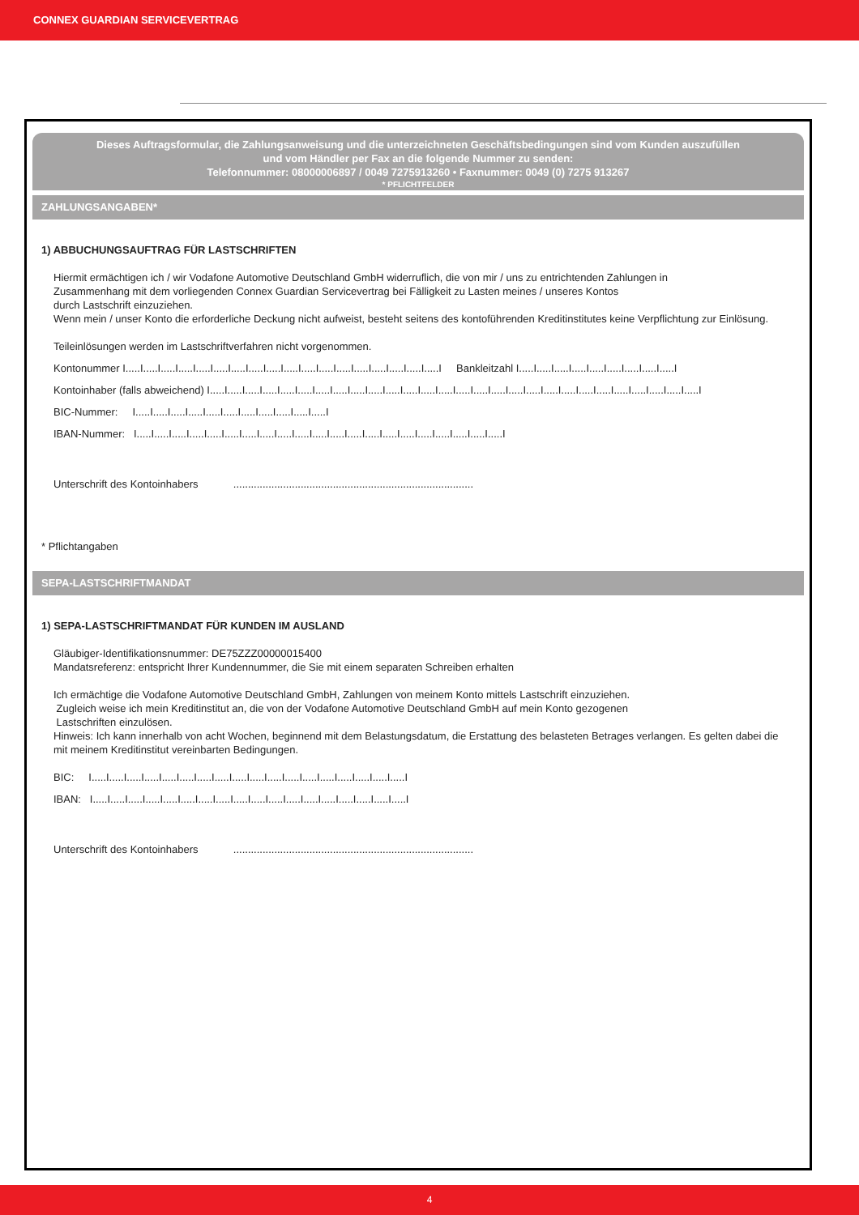CONNEX GUARDIAN SERVICEVERTRAG
Dieses Auftragsformular, die Zahlungsanweisung und die unterzeichneten Geschäftsbedingungen sind vom Kunden auszufüllen
und vom Händler per Fax an die folgende Nummer zu senden:
Telefonnummer: 08000006897 / 0049 7275913260 • Faxnummer: 0049 (0) 7275 913267
* PFLICHTFELDER
ZAHLUNGSANGABEN*
1) ABBUCHUNGSAUFTRAG FÜR LASTSCHRIFTEN
Hiermit ermächtigen ich / wir Vodafone Automotive Deutschland GmbH widerruflich, die von mir / uns zu entrichtenden Zahlungen in
Zusammenhang mit dem vorliegenden Connex Guardian Servicevertrag bei Fälligkeit zu Lasten meines / unseres Kontos
durch Lastschrift einzuziehen.
Wenn mein / unser Konto die erforderliche Deckung nicht aufweist, besteht seitens des kontoführenden Kreditinstitutes keine Verpflichtung zur Einlösung.
Teileinlösungen werden im Lastschriftverfahren nicht vorgenommen.
Kontonummer I.....I.....I.....I.....I.....I.....I.....I.....I.....I.....I.....I.....I.....I.....I.....I.....I.....I.....I Bankleitzahl I.....I.....I.....I.....I.....I.....I.....I.....I.....I
Kontoinhaber (falls abweichend) I.....I.....I.....I.....I.....I.....I.....I.....I.....I.....I.....I.....I.....I.....I.....I.....I.....I.....I.....I.....I.....I.....I.....I.....I.....I.....I.....I.....I
BIC-Nummer: I.....I.....I.....I.....I.....I.....I.....I.....I.....I.....I.....I
IBAN-Nummer: I.....I.....I.....I.....I.....I.....I.....I.....I.....I.....I.....I.....I.....I.....I.....I.....I.....I.....I.....I.....I.....I
Unterschrift des Kontoinhabers ..................................................................................
* Pflichtangaben
SEPA-LASTSCHRIFTMANDAT
1) SEPA-LASTSCHRIFTMANDAT FÜR KUNDEN IM AUSLAND
Gläubiger-Identifikationsnummer: DE75ZZZ00000015400
Mandatsreferenz: entspricht Ihrer Kundennummer, die Sie mit einem separaten Schreiben erhalten
Ich ermächtige die Vodafone Automotive Deutschland GmbH, Zahlungen von meinem Konto mittels Lastschrift einzuziehen.
Zugleich weise ich mein Kreditinstitut an, die von der Vodafone Automotive Deutschland GmbH auf mein Konto gezogenen
Lastschriften einzulösen.
Hinweis: Ich kann innerhalb von acht Wochen, beginnend mit dem Belastungsdatum, die Erstattung des belasteten Betrages verlangen. Es gelten dabei die mit meinem Kreditinstitut vereinbarten Bedingungen.
BIC: I.....I.....I.....I.....I.....I.....I.....I.....I.....I.....I.....I.....I.....I.....I.....I.....I.....I.....I
IBAN: I.....I.....I.....I.....I.....I.....I.....I.....I.....I.....I.....I.....I.....I.....I.....I.....I.....I.....I
Unterschrift des Kontoinhabers ..................................................................................
4